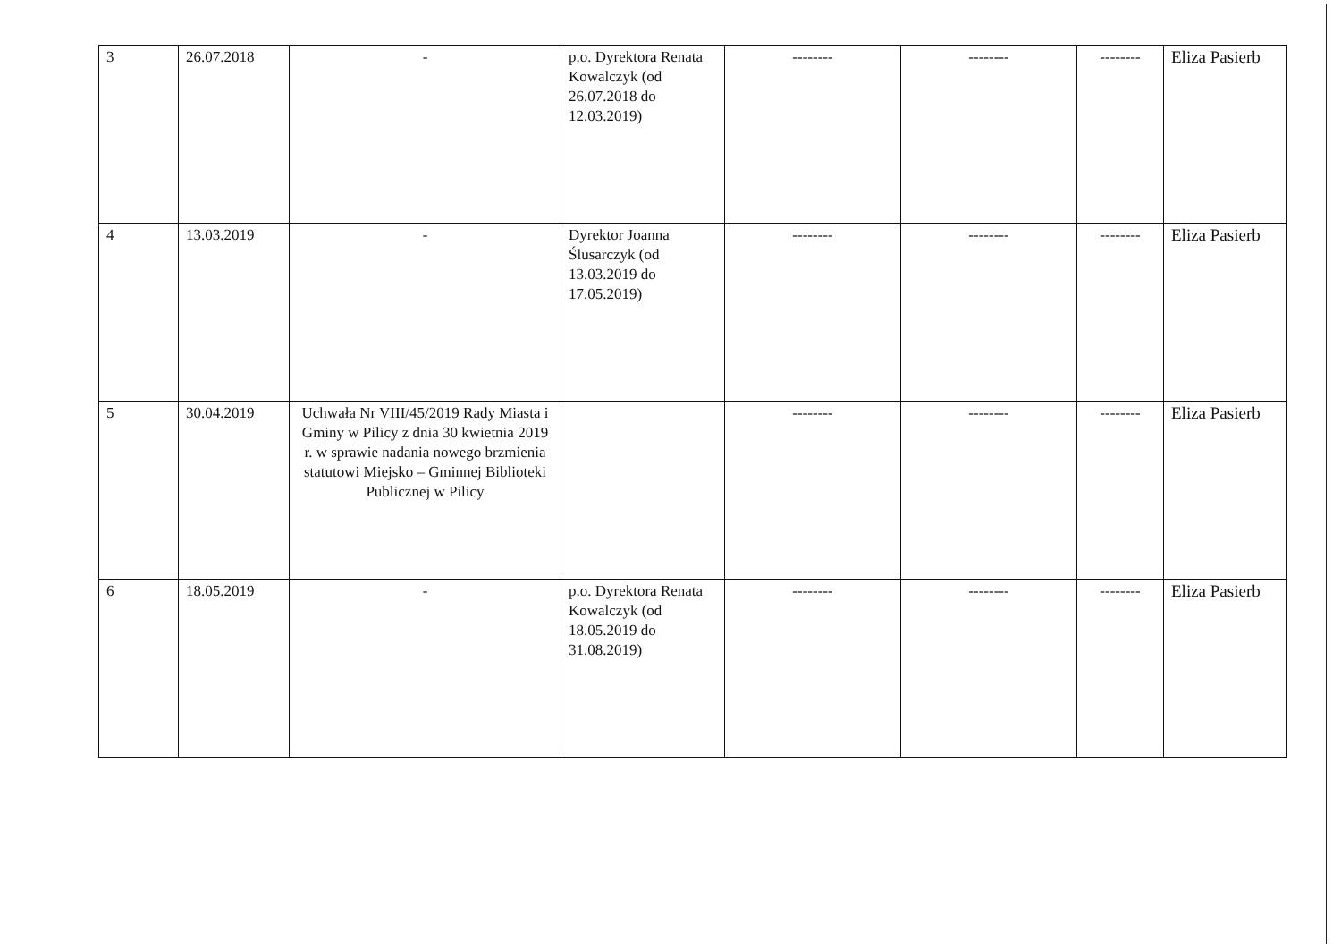| 3 | 26.07.2018 | - | p.o. Dyrektora Renata Kowalczyk (od 26.07.2018 do 12.03.2019) | -------- | -------- | -------- | Eliza Pasierb |
| 4 | 13.03.2019 | - | Dyrektor Joanna Ślusarczyk (od 13.03.2019 do 17.05.2019) | -------- | -------- | -------- | Eliza Pasierb |
| 5 | 30.04.2019 | Uchwała Nr VIII/45/2019 Rady Miasta i Gminy w Pilicy z dnia 30 kwietnia 2019 r. w sprawie nadania nowego brzmienia statutowi Miejsko – Gminnej Biblioteki Publicznej w Pilicy | | -------- | -------- | -------- | Eliza Pasierb |
| 6 | 18.05.2019 | - | p.o. Dyrektora Renata Kowalczyk (od 18.05.2019 do 31.08.2019) | -------- | -------- | -------- | Eliza Pasierb |